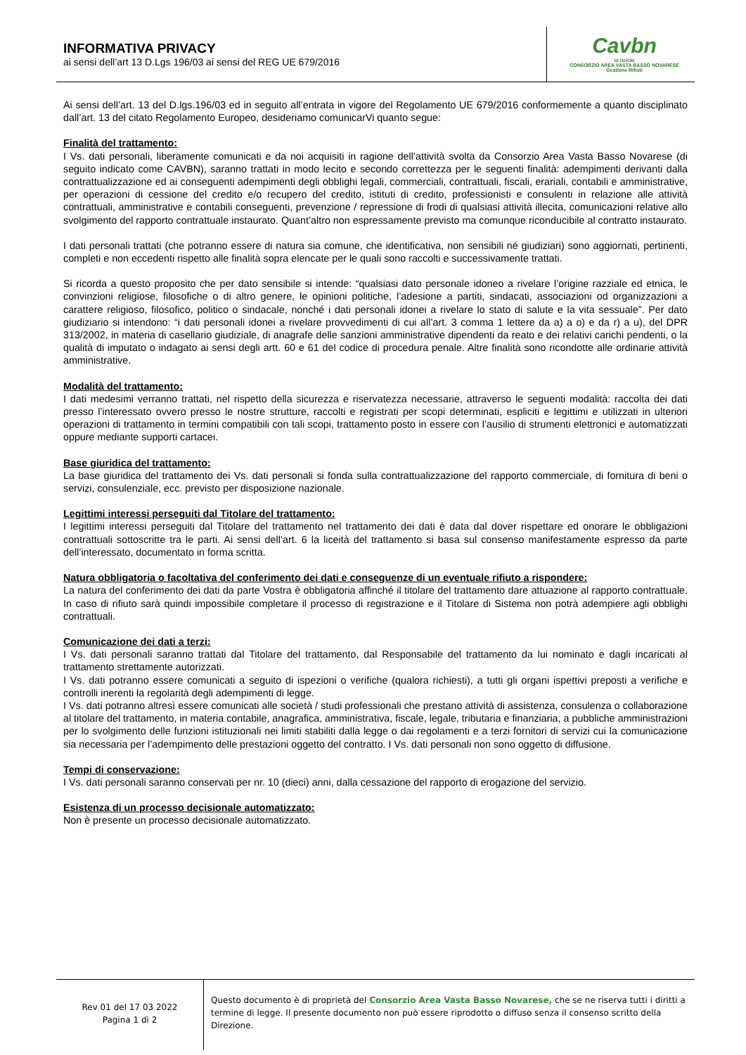INFORMATIVA PRIVACY
ai sensi dell’art 13 D.Lgs 196/03 ai sensi del REG UE 679/2016
Cavbn
io riciclo
CONSORZIO AREA VASTA BASSO NOVARESE
Gestione Rifiuti
Ai sensi dell’art. 13 del D.lgs.196/03 ed in seguito all’entrata in vigore del Regolamento UE 679/2016 conformemente a quanto disciplinato dall’art. 13 del citato Regolamento Europeo, desideriamo comunicarVi quanto segue:
Finalità del trattamento:
I Vs. dati personali, liberamente comunicati e da noi acquisiti in ragione dell’attività svolta da Consorzio Area Vasta Basso Novarese (di seguito indicato come CAVBN), saranno trattati in modo lecito e secondo correttezza per le seguenti finalità: adempimenti derivanti dalla contrattualizzazione ed ai conseguenti adempimenti degli obblighi legali, commerciali, contrattuali, fiscali, erariali, contabili e amministrative, per operazioni di cessione del credito e/o recupero del credito, istituti di credito, professionisti e consulenti in relazione alle attività contrattuali, amministrative e contabili conseguenti, prevenzione / repressione di frodi di qualsiasi attività illecita, comunicazioni relative allo svolgimento del rapporto contrattuale instaurato. Quant’altro non espressamente previsto ma comunque riconducibile al contratto instaurato.
I dati personali trattati (che potranno essere di natura sia comune, che identificativa, non sensibili né giudiziari) sono aggiornati, pertinenti, completi e non eccedenti rispetto alle finalità sopra elencate per le quali sono raccolti e successivamente trattati.
Si ricorda a questo proposito che per dato sensibile si intende: “qualsiasi dato personale idoneo a rivelare l’origine razziale ed etnica, le convinzioni religiose, filosofiche o di altro genere, le opinioni politiche, l’adesione a partiti, sindacati, associazioni od organizzazioni a carattere religioso, filosofico, politico o sindacale, nonché i dati personali idonei a rivelare lo stato di salute e la vita sessuale”. Per dato giudiziario si intendono: “i dati personali idonei a rivelare provvedimenti di cui all’art. 3 comma 1 lettere da a) a o) e da r) a u), del DPR 313/2002, in materia di casellario giudiziale, di anagrafe delle sanzioni amministrative dipendenti da reato e dei relativi carichi pendenti, o la qualità di imputato o indagato ai sensi degli artt. 60 e 61 del codice di procedura penale. Altre finalità sono ricondotte alle ordinarie attività amministrative.
Modalità del trattamento:
I dati medesimi verranno trattati, nel rispetto della sicurezza e riservatezza necessarie, attraverso le seguenti modalità: raccolta dei dati presso l’interessato ovvero presso le nostre strutture, raccolti e registrati per scopi determinati, espliciti e legittimi e utilizzati in ulteriori operazioni di trattamento in termini compatibili con tali scopi, trattamento posto in essere con l’ausilio di strumenti elettronici e automatizzati oppure mediante supporti cartacei.
Base giuridica del trattamento:
La base giuridica del trattamento dei Vs. dati personali si fonda sulla contrattualizzazione del rapporto commerciale, di fornitura di beni o servizi, consulenziale, ecc. previsto per disposizione nazionale.
Legittimi interessi perseguiti dal Titolare del trattamento:
I legittimi interessi perseguiti dal Titolare del trattamento nel trattamento dei dati è data dal dover rispettare ed onorare le obbligazioni contrattuali sottoscritte tra le parti. Ai sensi dell’art. 6 la liceità del trattamento si basa sul consenso manifestamente espresso da parte dell’interessato, documentato in forma scritta.
Natura obbligatoria o facoltativa del conferimento dei dati e conseguenze di un eventuale rifiuto a rispondere:
La natura del conferimento dei dati da parte Vostra è obbligatoria affinché il titolare del trattamento dare attuazione al rapporto contrattuale. In caso di rifiuto sarà quindi impossibile completare il processo di registrazione e il Titolare di Sistema non potrà adempiere agli obblighi contrattuali.
Comunicazione dei dati a terzi:
I Vs. dati personali saranno trattati dal Titolare del trattamento, dal Responsabile del trattamento da lui nominato e dagli incaricati al trattamento strettamente autorizzati.
I Vs. dati potranno essere comunicati a seguito di ispezioni o verifiche (qualora richiesti), a tutti gli organi ispettivi preposti a verifiche e controlli inerenti la regolarità degli adempimenti di legge.
I Vs. dati potranno altresì essere comunicati alle società / studi professionali che prestano attività di assistenza, consulenza o collaborazione al titolare del trattamento, in materia contabile, anagrafica, amministrativa, fiscale, legale, tributaria e finanziaria, a pubbliche amministrazioni per lo svolgimento delle funzioni istituzionali nei limiti stabiliti dalla legge o dai regolamenti e a terzi fornitori di servizi cui la comunicazione sia necessaria per l’adempimento delle prestazioni oggetto del contratto. I Vs. dati personali non sono oggetto di diffusione.
Tempi di conservazione:
I Vs. dati personali saranno conservati per nr. 10 (dieci) anni, dalla cessazione del rapporto di erogazione del servizio.
Esistenza di un processo decisionale automatizzato:
Non è presente un processo decisionale automatizzato.
Rev 01 del 17 03 2022
Pagina 1 di 2
Questo documento è di proprietà del Consorzio Area Vasta Basso Novarese, che se ne riserva tutti i diritti a termine di legge. Il presente documento non può essere riprodotto o diffuso senza il consenso scritto della Direzione.